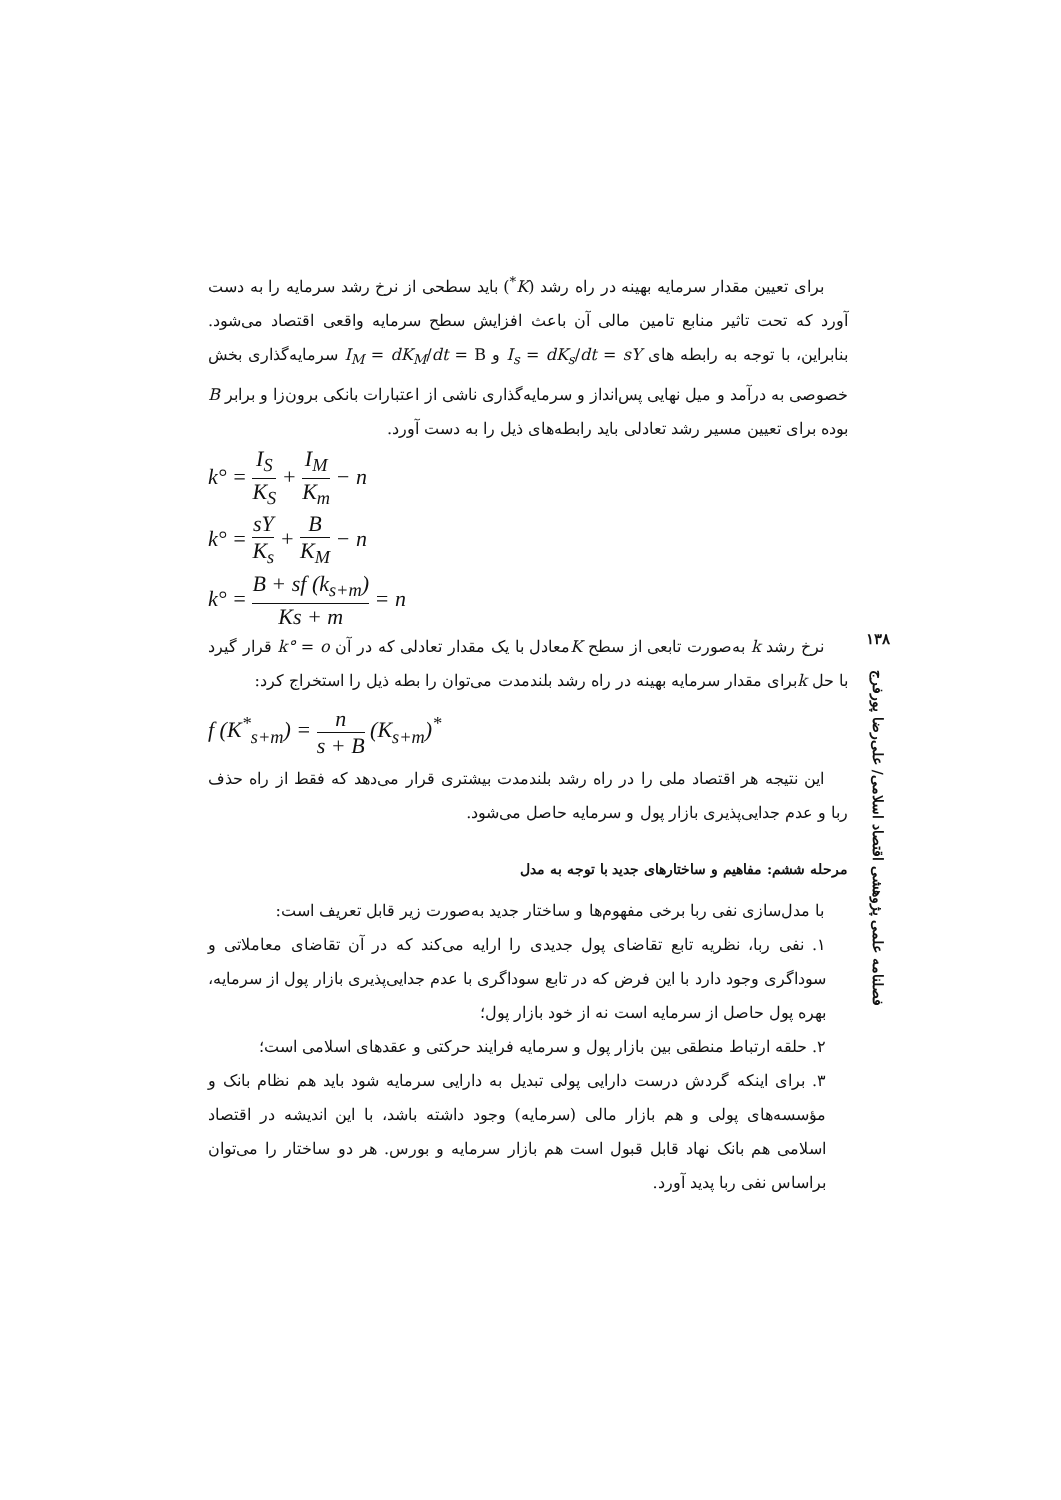۱۳۸
فصلنامه علمی پژوهشی اقتصاد اسلامی/ علی‌رضا پورفرج
برای تعیین مقدار سرمایه بهینه در راه رشد (K<sup>*</sup>) باید سطحی از نرخ رشد سرمایه را به دست آورد که تحت تاثیر منابع تامین مالی آن باعث افزایش سطح سرمایه واقعی اقتصاد می‌شود. بنابراین، با توجه به رابطه های I<sub>s</sub> = dK<sub>s</sub>/dt = sY و I<sub>M</sub> = dK<sub>M</sub>/dt = B سرمایه‌گذاری بخش خصوصی به درآمد و میل نهایی پس‌انداز و سرمایه‌گذاری ناشی از اعتبارات بانکی برون‌زا و برابر B بوده برای تعیین مسیر رشد تعادلی باید رابطه‌های ذیل را به دست آورد.
k° = I<sub>S</sub> K<sub>S</sub> + I<sub>M</sub> K<sub>m</sub> − n
k° = sY K<sub>s</sub> + B K<sub>M</sub> − n
k° = B + sf (k<sub>s+m</sub>) Ks + m = n
نرخ رشد k به‌صورت تابعی از سطح Kمعادل با یک مقدار تعادلی که در آن k° = o قرار گیرد با حل kبرای مقدار سرمایه بهینه در راه رشد بلندمدت می‌توان را بطه ذیل را استخراج کرد:
f (K<sup>*</sup><sub>s+m</sub>) = n s + B (K<sub>s+m</sub>)<sup>*</sup>
این نتیجه هر اقتصاد ملی را در راه رشد بلندمدت بیشتری قرار می‌دهد که فقط از راه حذف ربا و عدم جدایی‌پذیری بازار پول و سرمایه حاصل می‌شود.
مرحله ششم: مفاهیم و ساختارهای جدید با توجه به مدل
با مدل‌سازی نفی ربا برخی مفهوم‌ها و ساختار جدید به‌صورت زیر قابل تعریف است:
۱. نفی ربا، نظریه تابع تقاضای پول جدیدی را ارایه می‌کند که در آن تقاضای معاملاتی و سوداگری وجود دارد با این فرض که در تابع سوداگری با عدم جدایی‌پذیری بازار پول از سرمایه، بهره پول حاصل از سرمایه است نه از خود بازار پول؛
۲. حلقه ارتباط منطقی بین بازار پول و سرمایه فرایند حرکتی و عقدهای اسلامی است؛
۳. برای اینکه گردش درست دارایی پولی تبدیل به دارایی سرمایه شود باید هم نظام بانک و مؤسسه‌های پولی و هم بازار مالی (سرمایه) وجود داشته باشد، با این اندیشه در اقتصاد اسلامی هم بانک نهاد قابل قبول است هم بازار سرمایه و بورس. هر دو ساختار را می‌توان براساس نفی ربا پدید آورد.